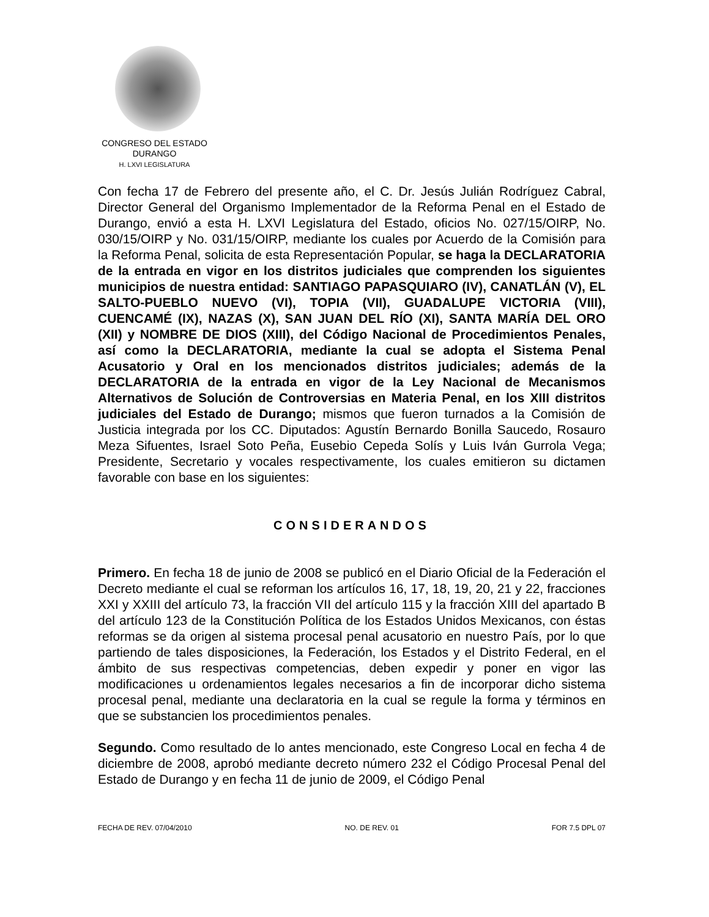CONGRESO DEL ESTADO
DURANGO
H. LXVI LEGISLATURA
Con fecha 17 de Febrero del presente año, el C. Dr. Jesús Julián Rodríguez Cabral, Director General del Organismo Implementador de la Reforma Penal en el Estado de Durango, envió a esta H. LXVI Legislatura del Estado, oficios No. 027/15/OIRP, No. 030/15/OIRP y No. 031/15/OIRP, mediante los cuales por Acuerdo de la Comisión para la Reforma Penal, solicita de esta Representación Popular, se haga la DECLARATORIA de la entrada en vigor en los distritos judiciales que comprenden los siguientes municipios de nuestra entidad: SANTIAGO PAPASQUIARO (IV), CANATLÁN (V), EL SALTO-PUEBLO NUEVO (VI), TOPIA (VII), GUADALUPE VICTORIA (VIII), CUENCAMÉ (IX), NAZAS (X), SAN JUAN DEL RÍO (XI), SANTA MARÍA DEL ORO (XII) y NOMBRE DE DIOS (XIII), del Código Nacional de Procedimientos Penales, así como la DECLARATORIA, mediante la cual se adopta el Sistema Penal Acusatorio y Oral en los mencionados distritos judiciales; además de la DECLARATORIA de la entrada en vigor de la Ley Nacional de Mecanismos Alternativos de Solución de Controversias en Materia Penal, en los XIII distritos judiciales del Estado de Durango; mismos que fueron turnados a la Comisión de Justicia integrada por los CC. Diputados: Agustín Bernardo Bonilla Saucedo, Rosauro Meza Sifuentes, Israel Soto Peña, Eusebio Cepeda Solís y Luis Iván Gurrola Vega; Presidente, Secretario y vocales respectivamente, los cuales emitieron su dictamen favorable con base en los siguientes:
CONSIDERANDOS
Primero. En fecha 18 de junio de 2008 se publicó en el Diario Oficial de la Federación el Decreto mediante el cual se reforman los artículos 16, 17, 18, 19, 20, 21 y 22, fracciones XXI y XXIII del artículo 73, la fracción VII del artículo 115 y la fracción XIII del apartado B del artículo 123 de la Constitución Política de los Estados Unidos Mexicanos, con éstas reformas se da origen al sistema procesal penal acusatorio en nuestro País, por lo que partiendo de tales disposiciones, la Federación, los Estados y el Distrito Federal, en el ámbito de sus respectivas competencias, deben expedir y poner en vigor las modificaciones u ordenamientos legales necesarios a fin de incorporar dicho sistema procesal penal, mediante una declaratoria en la cual se regule la forma y términos en que se substancien los procedimientos penales.
Segundo. Como resultado de lo antes mencionado, este Congreso Local en fecha 4 de diciembre de 2008, aprobó mediante decreto número 232 el Código Procesal Penal del Estado de Durango y en fecha 11 de junio de 2009, el Código Penal
FECHA DE REV. 07/04/2010 NO. DE REV. 01 FOR 7.5 DPL 07